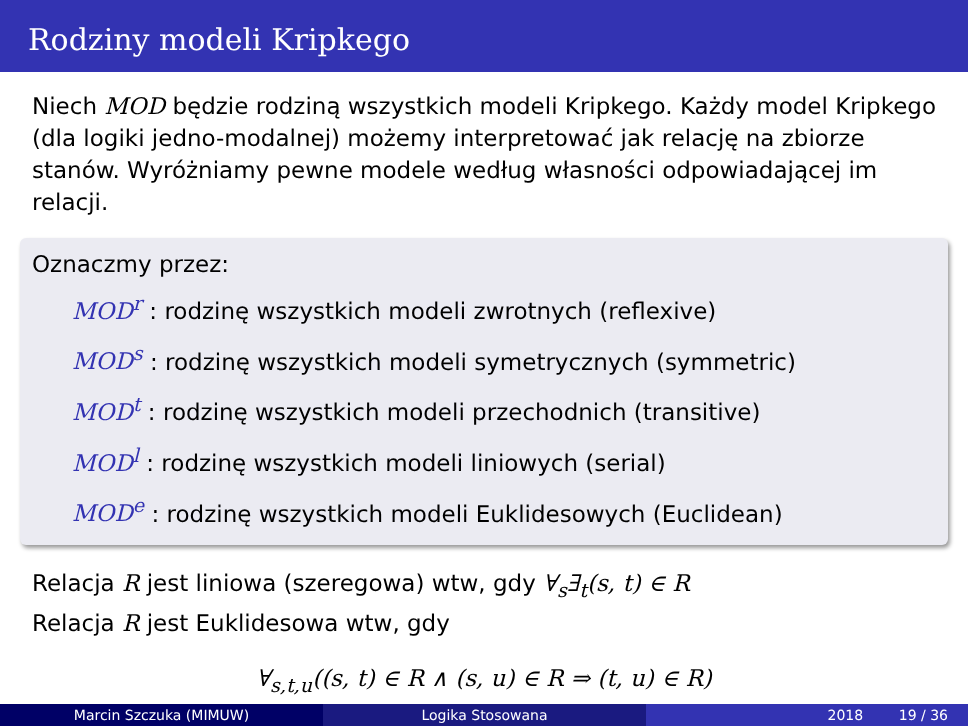Rodziny modeli Kripkego
Niech MOD będzie rodziną wszystkich modeli Kripkego. Każdy model Kripkego (dla logiki jedno-modalnej) możemy interpretować jak relację na zbiorze stanów. Wyróżniamy pewne modele według własności odpowiadającej im relacji.
Oznaczmy przez:
MOD<sup>r</sup> : rodzinę wszystkich modeli zwrotnych (reflexive)
MOD<sup>s</sup> : rodzinę wszystkich modeli symetrycznych (symmetric)
MOD<sup>t</sup> : rodzinę wszystkich modeli przechodnich (transitive)
MOD<sup>l</sup> : rodzinę wszystkich modeli liniowych (serial)
MOD<sup>e</sup> : rodzinę wszystkich modeli Euklidesowych (Euclidean)
Relacja R jest liniowa (szeregowa) wtw, gdy ∀<sub>s</sub>∃<sub>t</sub>(s, t) ∈ R
Relacja R jest Euklidesowa wtw, gdy
∀<sub>s,t,u</sub>((s, t) ∈ R ∧ (s, u) ∈ R ⇒ (t, u) ∈ R)
Marcin Szczuka (MIMUW) Logika Stosowana 2018 19 / 36